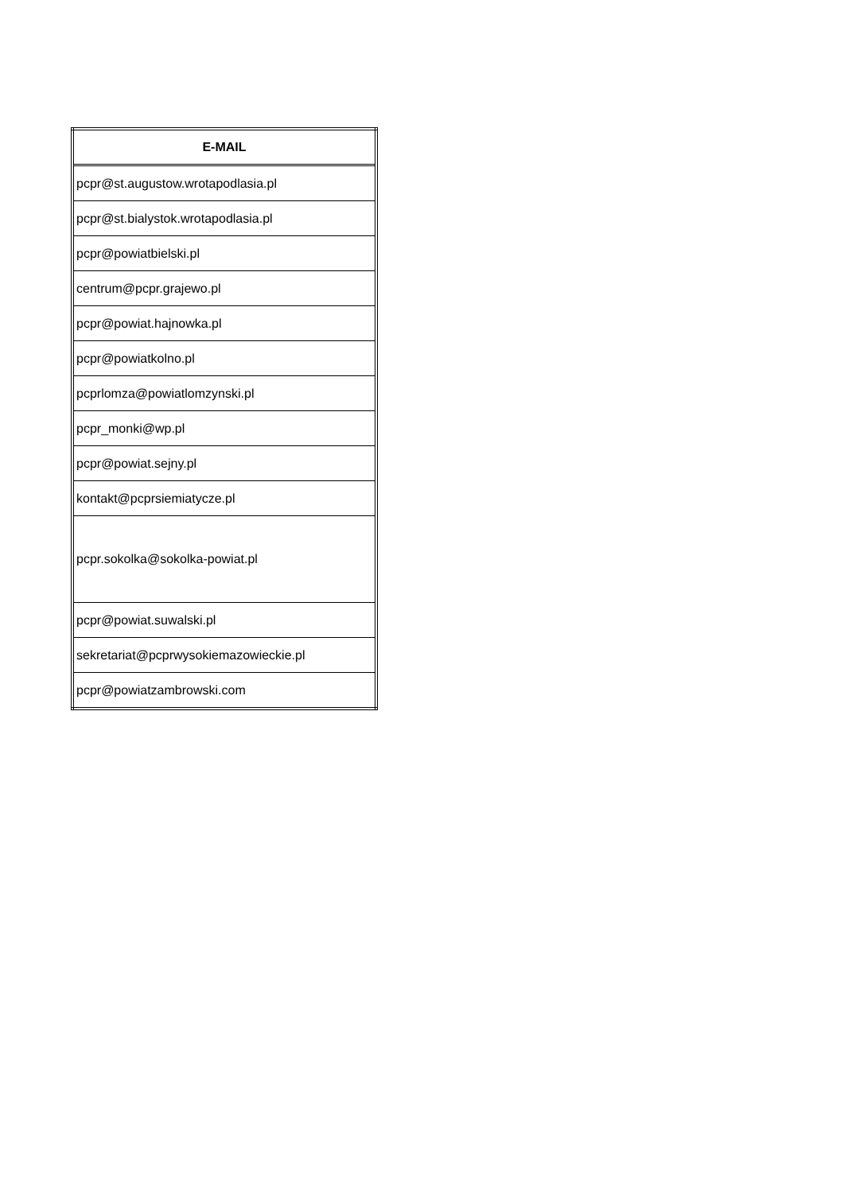| E-MAIL |
| --- |
| pcpr@st.augustow.wrotapodlasia.pl |
| pcpr@st.bialystok.wrotapodlasia.pl |
| pcpr@powiatbielski.pl |
| centrum@pcpr.grajewo.pl |
| pcpr@powiat.hajnowka.pl |
| pcpr@powiatkolno.pl |
| pcprlomza@powiatlomzynski.pl |
| pcpr_monki@wp.pl |
| pcpr@powiat.sejny.pl |
| kontakt@pcprsiemiatycze.pl |
| pcpr.sokolka@sokolka-powiat.pl |
| pcpr@powiat.suwalski.pl |
| sekretariat@pcprwysokiemazowieckie.pl |
| pcpr@powiatzambrowski.com |